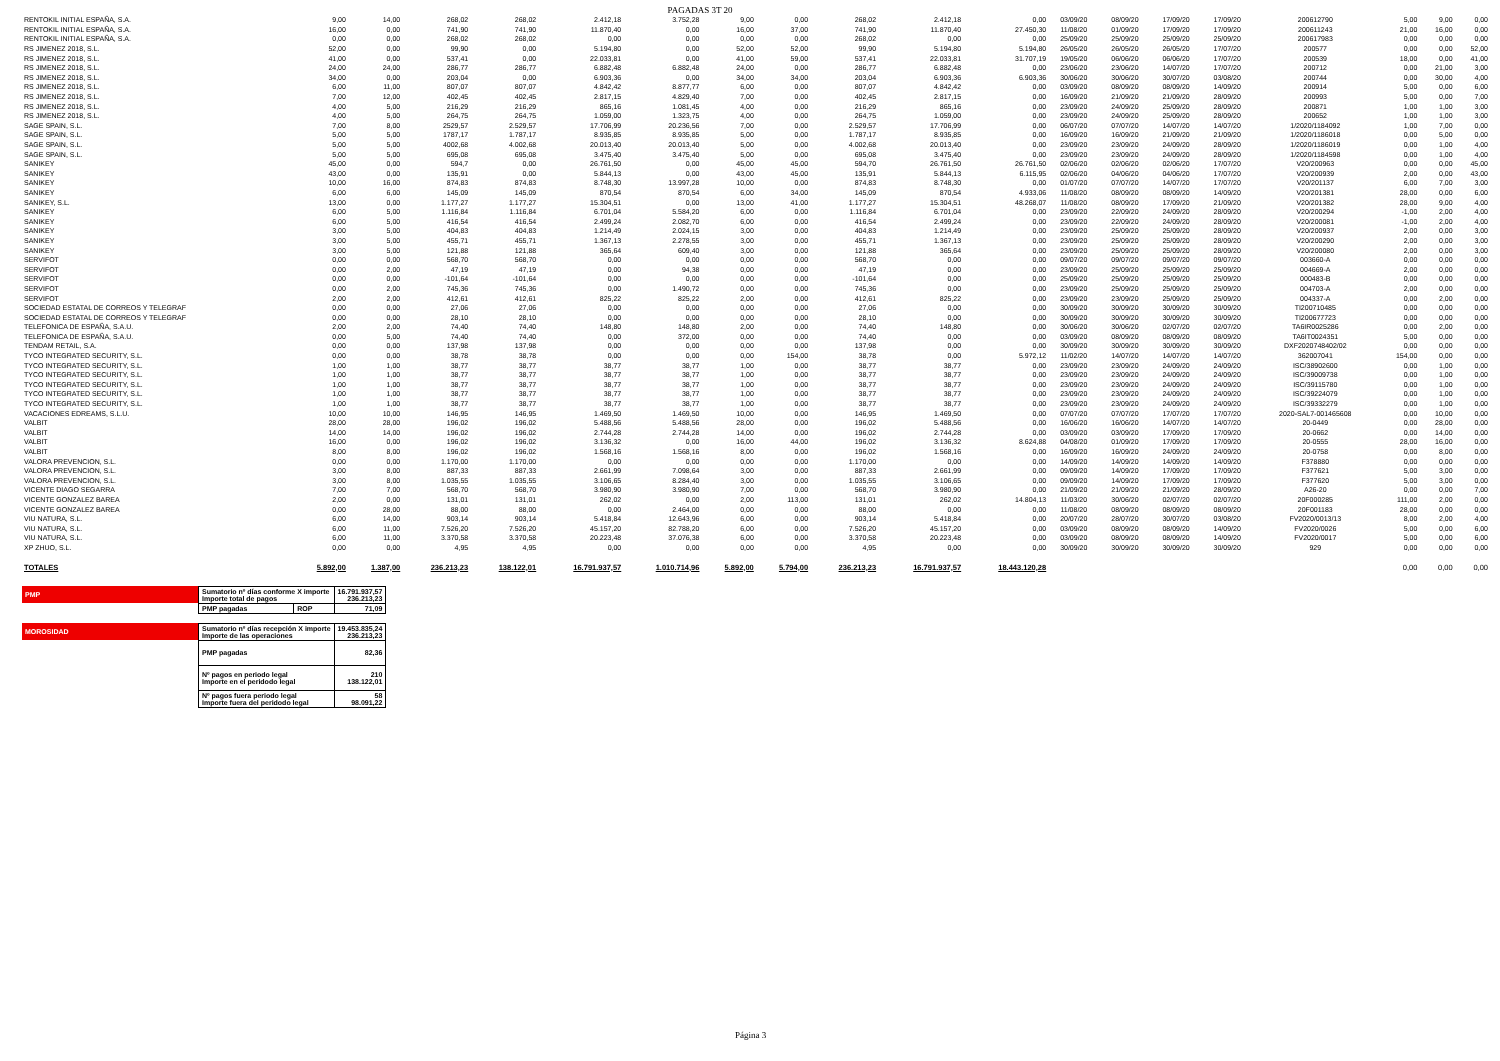PAGADAS 3T 20
| RENTOKIL INITIAL ESPAÑA, S.A. | 9,00 | 14,00 | 268,02 | 268,02 | 2.412,18 | 3.752,28 | 9,00 | 0,00 | 268,02 | 2.412,18 | 0,00 | 03/09/20 | 08/09/20 | 17/09/20 | 17/09/20 | 200612790 | 5,00 | 9,00 | 0,00 |
| RENTOKIL INITIAL ESPAÑA, S.A. | 16,00 | 0,00 | 741,90 | 741,90 | 11.870,40 | 0,00 | 16,00 | 37,00 | 741,90 | 11.870,40 | 27.450,30 | 11/08/20 | 01/09/20 | 17/09/20 | 17/09/20 | 200611243 | 21,00 | 16,00 | 0,00 |
| RENTOKIL INITIAL ESPAÑA, S.A. | 0,00 | 0,00 | 268,02 | 268,02 | 0,00 | 0,00 | 0,00 | 0,00 | 268,02 | 0,00 | 0,00 | 25/09/20 | 25/09/20 | 25/09/20 | 25/09/20 | 200617983 | 0,00 | 0,00 | 0,00 |
| RS JIMENEZ 2018, S.L. | 52,00 | 0,00 | 99,90 | 0,00 | 5.194,80 | 0,00 | 52,00 | 52,00 | 99,90 | 5.194,80 | 5.194,80 | 26/05/20 | 26/05/20 | 26/05/20 | 17/07/20 | 200577 | 0,00 | 0,00 | 52,00 |
| RS JIMENEZ 2018, S.L. | 41,00 | 0,00 | 537,41 | 0,00 | 22.033,81 | 0,00 | 41,00 | 59,00 | 537,41 | 22.033,81 | 31.707,19 | 19/05/20 | 06/06/20 | 06/06/20 | 17/07/20 | 200539 | 18,00 | 0,00 | 41,00 |
| RS JIMENEZ 2018, S.L. | 24,00 | 24,00 | 286,77 | 286,77 | 6.882,48 | 6.882,48 | 24,00 | 0,00 | 286,77 | 6.882,48 | 0,00 | 23/06/20 | 23/06/20 | 14/07/20 | 17/07/20 | 200712 | 0,00 | 21,00 | 3,00 |
| RS JIMENEZ 2018, S.L. | 34,00 | 0,00 | 203,04 | 0,00 | 6.903,36 | 0,00 | 34,00 | 34,00 | 203,04 | 6.903,36 | 6.903,36 | 30/06/20 | 30/06/20 | 30/07/20 | 03/08/20 | 200744 | 0,00 | 30,00 | 4,00 |
| RS JIMENEZ 2018, S.L. | 6,00 | 11,00 | 807,07 | 807,07 | 4.842,42 | 8.877,77 | 6,00 | 0,00 | 807,07 | 4.842,42 | 0,00 | 03/09/20 | 08/09/20 | 08/09/20 | 14/09/20 | 200914 | 5,00 | 0,00 | 6,00 |
| RS JIMENEZ 2018, S.L. | 7,00 | 12,00 | 402,45 | 402,45 | 2.817,15 | 4.829,40 | 7,00 | 0,00 | 402,45 | 2.817,15 | 0,00 | 16/09/20 | 21/09/20 | 21/09/20 | 28/09/20 | 200993 | 5,00 | 0,00 | 7,00 |
| RS JIMENEZ 2018, S.L. | 4,00 | 5,00 | 216,29 | 216,29 | 865,16 | 1.081,45 | 4,00 | 0,00 | 216,29 | 865,16 | 0,00 | 23/09/20 | 24/09/20 | 25/09/20 | 28/09/20 | 200871 | 1,00 | 1,00 | 3,00 |
| RS JIMENEZ 2018, S.L. | 4,00 | 5,00 | 264,75 | 264,75 | 1.059,00 | 1.323,75 | 4,00 | 0,00 | 264,75 | 1.059,00 | 0,00 | 23/09/20 | 24/09/20 | 25/09/20 | 28/09/20 | 200652 | 1,00 | 1,00 | 3,00 |
| SAGE SPAIN, S.L. | 7,00 | 8,00 | 2529,57 | 2.529,57 | 17.706,99 | 20.236,56 | 7,00 | 0,00 | 2.529,57 | 17.706,99 | 0,00 | 06/07/20 | 07/07/20 | 14/07/20 | 14/07/20 | 1/2020/1184092 | 1,00 | 7,00 | 0,00 |
| SAGE SPAIN, S.L. | 5,00 | 5,00 | 1787,17 | 1.787,17 | 8.935,85 | 8.935,85 | 5,00 | 0,00 | 1.787,17 | 8.935,85 | 0,00 | 16/09/20 | 16/09/20 | 21/09/20 | 21/09/20 | 1/2020/1186018 | 0,00 | 5,00 | 0,00 |
| SAGE SPAIN, S.L. | 5,00 | 5,00 | 4002,68 | 4.002,68 | 20.013,40 | 20.013,40 | 5,00 | 0,00 | 4.002,68 | 20.013,40 | 0,00 | 23/09/20 | 23/09/20 | 24/09/20 | 28/09/20 | 1/2020/1186019 | 0,00 | 1,00 | 4,00 |
| SAGE SPAIN, S.L. | 5,00 | 5,00 | 695,08 | 695,08 | 3.475,40 | 3.475,40 | 5,00 | 0,00 | 695,08 | 3.475,40 | 0,00 | 23/09/20 | 23/09/20 | 24/09/20 | 28/09/20 | 1/2020/1184598 | 0,00 | 1,00 | 4,00 |
| SANIKEY | 45,00 | 0,00 | 594,7 | 0,00 | 26.761,50 | 0,00 | 45,00 | 45,00 | 594,70 | 26.761,50 | 26.761,50 | 02/06/20 | 02/06/20 | 02/06/20 | 17/07/20 | V20/200963 | 0,00 | 0,00 | 45,00 |
| SANIKEY | 43,00 | 0,00 | 135,91 | 0,00 | 5.844,13 | 0,00 | 43,00 | 45,00 | 135,91 | 5.844,13 | 6.115,95 | 02/06/20 | 04/06/20 | 04/06/20 | 17/07/20 | V20/200939 | 2,00 | 0,00 | 43,00 |
| SANIKEY | 10,00 | 16,00 | 874,83 | 874,83 | 8.748,30 | 13.997,28 | 10,00 | 0,00 | 874,83 | 8.748,30 | 0,00 | 01/07/20 | 07/07/20 | 14/07/20 | 17/07/20 | V20/201137 | 6,00 | 7,00 | 3,00 |
| SANIKEY | 6,00 | 6,00 | 145,09 | 145,09 | 870,54 | 870,54 | 6,00 | 34,00 | 145,09 | 870,54 | 4.933,06 | 11/08/20 | 08/09/20 | 08/09/20 | 14/09/20 | V20/201381 | 28,00 | 0,00 | 6,00 |
| SANIKEY, S.L. | 13,00 | 0,00 | 1.177,27 | 1.177,27 | 15.304,51 | 0,00 | 13,00 | 41,00 | 1.177,27 | 15.304,51 | 48.268,07 | 11/08/20 | 08/09/20 | 17/09/20 | 21/09/20 | V20/201382 | 28,00 | 9,00 | 4,00 |
| SANIKEY | 6,00 | 5,00 | 1.116,84 | 1.116,84 | 6.701,04 | 5.584,20 | 6,00 | 0,00 | 1.116,84 | 6.701,04 | 0,00 | 23/09/20 | 22/09/20 | 24/09/20 | 28/09/20 | V20/200294 | -1,00 | 2,00 | 4,00 |
| SANIKEY | 6,00 | 5,00 | 416,54 | 416,54 | 2.499,24 | 2.082,70 | 6,00 | 0,00 | 416,54 | 2.499,24 | 0,00 | 23/09/20 | 22/09/20 | 24/09/20 | 28/09/20 | V20/200081 | -1,00 | 2,00 | 4,00 |
| SANIKEY | 3,00 | 5,00 | 404,83 | 404,83 | 1.214,49 | 2.024,15 | 3,00 | 0,00 | 404,83 | 1.214,49 | 0,00 | 23/09/20 | 25/09/20 | 25/09/20 | 28/09/20 | V20/200937 | 2,00 | 0,00 | 3,00 |
| SANIKEY | 3,00 | 5,00 | 455,71 | 455,71 | 1.367,13 | 2.278,55 | 3,00 | 0,00 | 455,71 | 1.367,13 | 0,00 | 23/09/20 | 25/09/20 | 25/09/20 | 28/09/20 | V20/200290 | 2,00 | 0,00 | 3,00 |
| SANIKEY | 3,00 | 5,00 | 121,88 | 121,88 | 365,64 | 609,40 | 3,00 | 0,00 | 121,88 | 365,64 | 0,00 | 23/09/20 | 25/09/20 | 25/09/20 | 28/09/20 | V20/200080 | 2,00 | 0,00 | 3,00 |
| SERVIFOT | 0,00 | 0,00 | 568,70 | 568,70 | 0,00 | 0,00 | 0,00 | 0,00 | 568,70 | 0,00 | 0,00 | 09/07/20 | 09/07/20 | 09/07/20 | 09/07/20 | 003660-A | 0,00 | 0,00 | 0,00 |
| SERVIFOT | 0,00 | 2,00 | 47,19 | 47,19 | 0,00 | 94,38 | 0,00 | 0,00 | 47,19 | 0,00 | 0,00 | 23/09/20 | 25/09/20 | 25/09/20 | 25/09/20 | 004669-A | 2,00 | 0,00 | 0,00 |
| SERVIFOT | 0,00 | 0,00 | -101,64 | -101,64 | 0,00 | 0,00 | 0,00 | 0,00 | -101,64 | 0,00 | 0,00 | 25/09/20 | 25/09/20 | 25/09/20 | 25/09/20 | 000483-B | 0,00 | 0,00 | 0,00 |
| SERVIFOT | 0,00 | 2,00 | 745,36 | 745,36 | 0,00 | 1.490,72 | 0,00 | 0,00 | 745,36 | 0,00 | 0,00 | 23/09/20 | 25/09/20 | 25/09/20 | 25/09/20 | 004703-A | 2,00 | 0,00 | 0,00 |
| SERVIFOT | 2,00 | 2,00 | 412,61 | 412,61 | 825,22 | 825,22 | 2,00 | 0,00 | 412,61 | 825,22 | 0,00 | 23/09/20 | 23/09/20 | 25/09/20 | 25/09/20 | 004337-A | 0,00 | 2,00 | 0,00 |
| SOCIEDAD ESTATAL DE CORREOS Y TELEGRAF | 0,00 | 0,00 | 27,06 | 27,06 | 0,00 | 0,00 | 0,00 | 0,00 | 27,06 | 0,00 | 0,00 | 30/09/20 | 30/09/20 | 30/09/20 | 30/09/20 | TI200710485 | 0,00 | 0,00 | 0,00 |
| SOCIEDAD ESTATAL DE CORREOS Y TELEGRAF | 0,00 | 0,00 | 28,10 | 28,10 | 0,00 | 0,00 | 0,00 | 0,00 | 28,10 | 0,00 | 0,00 | 30/09/20 | 30/09/20 | 30/09/20 | 30/09/20 | TI200677723 | 0,00 | 0,00 | 0,00 |
| TELEFONICA DE ESPAÑA, S.A.U. | 2,00 | 2,00 | 74,40 | 74,40 | 148,80 | 148,80 | 2,00 | 0,00 | 74,40 | 148,80 | 0,00 | 30/06/20 | 30/06/20 | 02/07/20 | 02/07/20 | TA6IR0025286 | 0,00 | 2,00 | 0,00 |
| TELEFONICA DE ESPAÑA, S.A.U. | 0,00 | 5,00 | 74,40 | 74,40 | 0,00 | 372,00 | 0,00 | 0,00 | 74,40 | 0,00 | 0,00 | 03/09/20 | 08/09/20 | 08/09/20 | 08/09/20 | TA6IT0024351 | 5,00 | 0,00 | 0,00 |
| TENDAM RETAIL, S.A. | 0,00 | 0,00 | 137,98 | 137,98 | 0,00 | 0,00 | 0,00 | 0,00 | 137,98 | 0,00 | 0,00 | 30/09/20 | 30/09/20 | 30/09/20 | 30/09/20 | DXF2020748402/02 | 0,00 | 0,00 | 0,00 |
| TYCO INTEGRATED SECURITY, S.L. | 0,00 | 0,00 | 38,78 | 38,78 | 0,00 | 0,00 | 0,00 | 154,00 | 38,78 | 0,00 | 5.972,12 | 11/02/20 | 14/07/20 | 14/07/20 | 14/07/20 | 362007041 | 154,00 | 0,00 | 0,00 |
| TYCO INTEGRATED SECURITY, S.L. | 1,00 | 1,00 | 38,77 | 38,77 | 38,77 | 38,77 | 1,00 | 0,00 | 38,77 | 38,77 | 0,00 | 23/09/20 | 23/09/20 | 24/09/20 | 24/09/20 | ISC/38902600 | 0,00 | 1,00 | 0,00 |
| TYCO INTEGRATED SECURITY, S.L. | 1,00 | 1,00 | 38,77 | 38,77 | 38,77 | 38,77 | 1,00 | 0,00 | 38,77 | 38,77 | 0,00 | 23/09/20 | 23/09/20 | 24/09/20 | 24/09/20 | ISC/39009738 | 0,00 | 1,00 | 0,00 |
| TYCO INTEGRATED SECURITY, S.L. | 1,00 | 1,00 | 38,77 | 38,77 | 38,77 | 38,77 | 1,00 | 0,00 | 38,77 | 38,77 | 0,00 | 23/09/20 | 23/09/20 | 24/09/20 | 24/09/20 | ISC/39115780 | 0,00 | 1,00 | 0,00 |
| TYCO INTEGRATED SECURITY, S.L. | 1,00 | 1,00 | 38,77 | 38,77 | 38,77 | 38,77 | 1,00 | 0,00 | 38,77 | 38,77 | 0,00 | 23/09/20 | 23/09/20 | 24/09/20 | 24/09/20 | ISC/39224079 | 0,00 | 1,00 | 0,00 |
| TYCO INTEGRATED SECURITY, S.L. | 1,00 | 1,00 | 38,77 | 38,77 | 38,77 | 38,77 | 1,00 | 0,00 | 38,77 | 38,77 | 0,00 | 23/09/20 | 23/09/20 | 24/09/20 | 24/09/20 | ISC/39332279 | 0,00 | 1,00 | 0,00 |
| VACACIONES EDREAMS, S.L.U. | 10,00 | 10,00 | 146,95 | 146,95 | 1.469,50 | 1.469,50 | 10,00 | 0,00 | 146,95 | 1.469,50 | 0,00 | 07/07/20 | 07/07/20 | 17/07/20 | 17/07/20 | 2020-SAL7-001465608 | 0,00 | 10,00 | 0,00 |
| VALBIT | 28,00 | 28,00 | 196,02 | 196,02 | 5.488,56 | 5.488,56 | 28,00 | 0,00 | 196,02 | 5.488,56 | 0,00 | 16/06/20 | 16/06/20 | 14/07/20 | 14/07/20 | 20-0449 | 0,00 | 28,00 | 0,00 |
| VALBIT | 14,00 | 14,00 | 196,02 | 196,02 | 2.744,28 | 2.744,28 | 14,00 | 0,00 | 196,02 | 2.744,28 | 0,00 | 03/09/20 | 03/09/20 | 17/09/20 | 17/09/20 | 20-0662 | 0,00 | 14,00 | 0,00 |
| VALBIT | 16,00 | 0,00 | 196,02 | 196,02 | 3.136,32 | 0,00 | 16,00 | 44,00 | 196,02 | 3.136,32 | 8.624,88 | 04/08/20 | 01/09/20 | 17/09/20 | 17/09/20 | 20-0555 | 28,00 | 16,00 | 0,00 |
| VALBIT | 8,00 | 8,00 | 196,02 | 196,02 | 1.568,16 | 1.568,16 | 8,00 | 0,00 | 196,02 | 1.568,16 | 0,00 | 16/09/20 | 16/09/20 | 24/09/20 | 24/09/20 | 20-0758 | 0,00 | 8,00 | 0,00 |
| VALORA PREVENCION, S.L. | 0,00 | 0,00 | 1.170,00 | 1.170,00 | 0,00 | 0,00 | 0,00 | 0,00 | 1.170,00 | 0,00 | 0,00 | 14/09/20 | 14/09/20 | 14/09/20 | 14/09/20 | F378880 | 0,00 | 0,00 | 0,00 |
| VALORA PREVENCION, S.L. | 3,00 | 8,00 | 887,33 | 887,33 | 2.661,99 | 7.098,64 | 3,00 | 0,00 | 887,33 | 2.661,99 | 0,00 | 09/09/20 | 14/09/20 | 17/09/20 | 17/09/20 | F377621 | 5,00 | 3,00 | 0,00 |
| VALORA PREVENCION, S.L. | 3,00 | 8,00 | 1.035,55 | 1.035,55 | 3.106,65 | 8.284,40 | 3,00 | 0,00 | 1.035,55 | 3.106,65 | 0,00 | 09/09/20 | 14/09/20 | 17/09/20 | 17/09/20 | F377620 | 5,00 | 3,00 | 0,00 |
| VICENTE DIAGO SEGARRA | 7,00 | 7,00 | 568,70 | 568,70 | 3.980,90 | 3.980,90 | 7,00 | 0,00 | 568,70 | 3.980,90 | 0,00 | 21/09/20 | 21/09/20 | 21/09/20 | 28/09/20 | A26-20 | 0,00 | 0,00 | 7,00 |
| VICENTE GONZALEZ BAREA | 2,00 | 0,00 | 131,01 | 131,01 | 262,02 | 0,00 | 2,00 | 113,00 | 131,01 | 262,02 | 14.804,13 | 11/03/20 | 30/06/20 | 02/07/20 | 02/07/20 | 20F000285 | 111,00 | 2,00 | 0,00 |
| VICENTE GONZALEZ BAREA | 0,00 | 28,00 | 88,00 | 88,00 | 0,00 | 2.464,00 | 0,00 | 0,00 | 88,00 | 0,00 | 0,00 | 11/08/20 | 08/09/20 | 08/09/20 | 08/09/20 | 20F001183 | 28,00 | 0,00 | 0,00 |
| VIU NATURA, S.L. | 6,00 | 14,00 | 903,14 | 903,14 | 5.418,84 | 12.643,96 | 6,00 | 0,00 | 903,14 | 5.418,84 | 0,00 | 20/07/20 | 28/07/20 | 30/07/20 | 03/08/20 | FV2020/0013/13 | 8,00 | 2,00 | 4,00 |
| VIU NATURA, S.L. | 6,00 | 11,00 | 7.526,20 | 7.526,20 | 45.157,20 | 82.788,20 | 6,00 | 0,00 | 7.526,20 | 45.157,20 | 0,00 | 03/09/20 | 08/09/20 | 08/09/20 | 14/09/20 | FV2020/0026 | 5,00 | 0,00 | 6,00 |
| VIU NATURA, S.L. | 6,00 | 11,00 | 3.370,58 | 3.370,58 | 20.223,48 | 37.076,38 | 6,00 | 0,00 | 3.370,58 | 20.223,48 | 0,00 | 03/09/20 | 08/09/20 | 08/09/20 | 14/09/20 | FV2020/0017 | 5,00 | 0,00 | 6,00 |
| XP ZHUO, S.L. | 0,00 | 0,00 | 4,95 | 4,95 | 0,00 | 0,00 | 0,00 | 0,00 | 4,95 | 0,00 | 0,00 | 30/09/20 | 30/09/20 | 30/09/20 | 30/09/20 | 929 | 0,00 | 0,00 | 0,00 |
| TOTALES | 5.892,00 | 1.387,00 | 236.213,23 | 138.122,01 | 16.791.937,57 | 1.010.714,96 | 5.892,00 | 5.794,00 | 236.213,23 | 16.791.937,57 | 18.443.120,28 | | | | | | 0,00 | 0,00 | 0,00 |
| PMP | Sumatorio nº días conforme X importe Importe total de pagos | | 16.791.937,57 236.213,23 |
| | PMP pagadas | ROP | 71,09 |
| MOROSIDAD | Sumatorio nº días recepción X importe Importe de las operaciones | | 19.453.835,24 236.213,23 |
| | PMP pagadas | | 82,36 |
| | Nº pagos en periodo legal Importe en el peridodo legal | | 210 138.122,01 |
| | Nº pagos fuera periodo legal Importe fuera del peridodo legal | | 58 98.091,22 |
Página 3